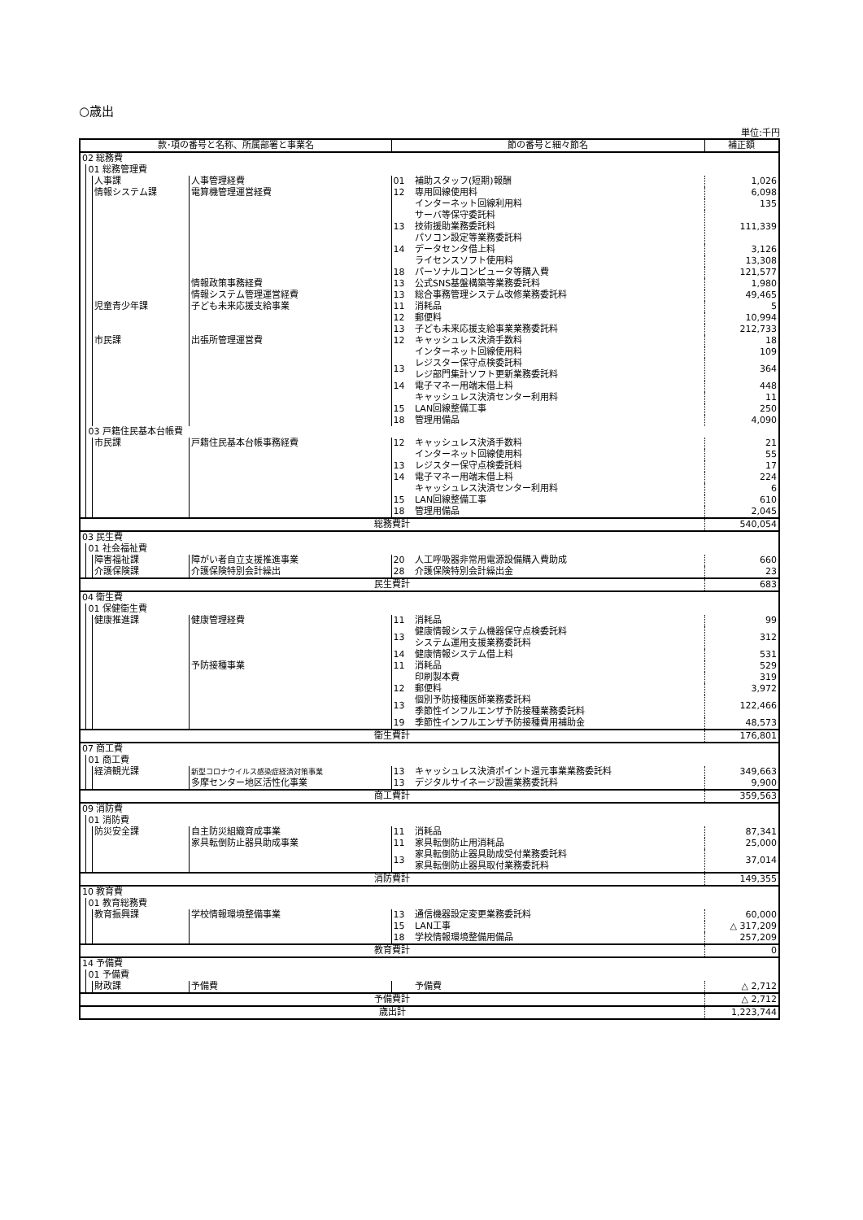○歳出
単位:千円
| 款･項の番号と名称、所属部署と事業名 | | | | | 節の番号と細々節名 | | 補正額 |
| --- | --- | --- | --- | --- | --- | --- | --- |
| 02 総務費 | | | | | | | |
| | 01 総務管理費 | | | | | | |
| | | 人事課 | 人事管理経費 | | 01 | 補助スタッフ(短期)報酬 | 1,026 |
| | | 情報システム課 | 電算機管理運営経費 | | 12 | 専用回線使用料 | 6,098 |
| | | | | | | インターネット回線利用料 | 135 |
| | | | | | 13 | サーバ等保守委託料 技術援助業務委託料 パソコン設定等業務委託料 | 111,339 |
| | | | | | 14 | データセンタ借上料 | 3,126 |
| | | | | | | ライセンスソフト使用料 | 13,308 |
| | | | | | 18 | パーソナルコンピュータ等購入費 | 121,577 |
| | | | 情報政策事務経費 | | 13 | 公式SNS基盤構築等業務委託料 | 1,980 |
| | | | 情報システム管理運営経費 | | 13 | 総合事務管理システム改修業務委託料 | 49,465 |
| | | 児童青少年課 | 子ども未来応援支給事業 | | 11 | 消耗品 | 5 |
| | | | | | 12 | 郵便料 | 10,994 |
| | | | | | 13 | 子ども未来応援支給事業業務委託料 | 212,733 |
| | | 市民課 | 出張所管理運営費 | | 12 | キャッシュレス決済手数料 | 18 |
| | | | | | | インターネット回線使用料 | 109 |
| | | | | | 13 | レジスター保守点検委託料 レジ部門集計ソフト更新業務委託料 | 364 |
| | | | | | 14 | 電子マネー用端末借上料 | 448 |
| | | | | | | キャッシュレス決済センター利用料 | 11 |
| | | | | | 15 | LAN回線整備工事 | 250 |
| | | | | | 18 | 管理用備品 | 4,090 |
| | 03 戸籍住民基本台帳費 | | | | | | |
| | | 市民課 | 戸籍住民基本台帳事務経費 | | 12 | キャッシュレス決済手数料 | 21 |
| | | | | | | インターネット回線使用料 | 55 |
| | | | | | 13 | レジスター保守点検委託料 | 17 |
| | | | | | 14 | 電子マネー用端末借上料 | 224 |
| | | | | | | キャッシュレス決済センター利用料 | 6 |
| | | | | | 15 | LAN回線整備工事 | 610 |
| | | | | | 18 | 管理用備品 | 2,045 |
| 総務費計 | | | | | | | 540,054 |
| 03 民生費 | | | | | | | |
| | 01 社会福祉費 | | | | | | |
| | | 障害福祉課 | 障がい者自立支援推進事業 | | 20 | 人工呼吸器非常用電源設備購入費助成 | 660 |
| | | 介護保険課 | 介護保険特別会計繰出 | | 28 | 介護保険特別会計繰出金 | 23 |
| 民生費計 | | | | | | | 683 |
| 04 衛生費 | | | | | | | |
| | 01 保健衛生費 | | | | | | |
| | | 健康推進課 | 健康管理経費 | | 11 | 消耗品 | 99 |
| | | | | | 13 | 健康情報システム機器保守点検委託料 システム運用支援業務委託料 | 312 |
| | | | | | 14 | 健康情報システム借上料 | 531 |
| | | | 予防接種事業 | | 11 | 消耗品 | 529 |
| | | | | | | 印刷製本費 | 319 |
| | | | | | 12 | 郵便料 | 3,972 |
| | | | | | 13 | 個別予防接種医師業務委託料 季節性インフルエンザ予防接種業務委託料 | 122,466 |
| | | | | | 19 | 季節性インフルエンザ予防接種費用補助金 | 48,573 |
| 衛生費計 | | | | | | | 176,801 |
| 07 商工費 | | | | | | | |
| | 01 商工費 | | | | | | |
| | | 経済観光課 | 新型コロナウイルス感染症経済対策事業 | | 13 | キャッシュレス決済ポイント還元事業業務委託料 | 349,663 |
| | | | 多摩センター地区活性化事業 | | 13 | デジタルサイネージ設置業務委託料 | 9,900 |
| 商工費計 | | | | | | | 359,563 |
| 09 消防費 | | | | | | | |
| | 01 消防費 | | | | | | |
| | | 防災安全課 | 自主防災組織育成事業 | | 11 | 消耗品 | 87,341 |
| | | | 家具転倒防止器具助成事業 | | 11 | 家具転倒防止用消耗品 | 25,000 |
| | | | | | 13 | 家具転倒防止器具助成受付業務委託料 家具転倒防止器具取付業務委託料 | 37,014 |
| 消防費計 | | | | | | | 149,355 |
| 10 教育費 | | | | | | | |
| | 01 教育総務費 | | | | | | |
| | | 教育振興課 | 学校情報環境整備事業 | | 13 | 通信機器設定変更業務委託料 | 60,000 |
| | | | | | 15 | LAN工事 | △ 317,209 |
| | | | | | 18 | 学校情報環境整備用備品 | 257,209 |
| 教育費計 | | | | | | | 0 |
| 14 予備費 | | | | | | | |
| | 01 予備費 | | | | | | |
| | | 財政課 | 予備費 | | | 予備費 | △ 2,712 |
| 予備費計 | | | | | | | △ 2,712 |
| 歳出計 | | | | | | | 1,223,744 |